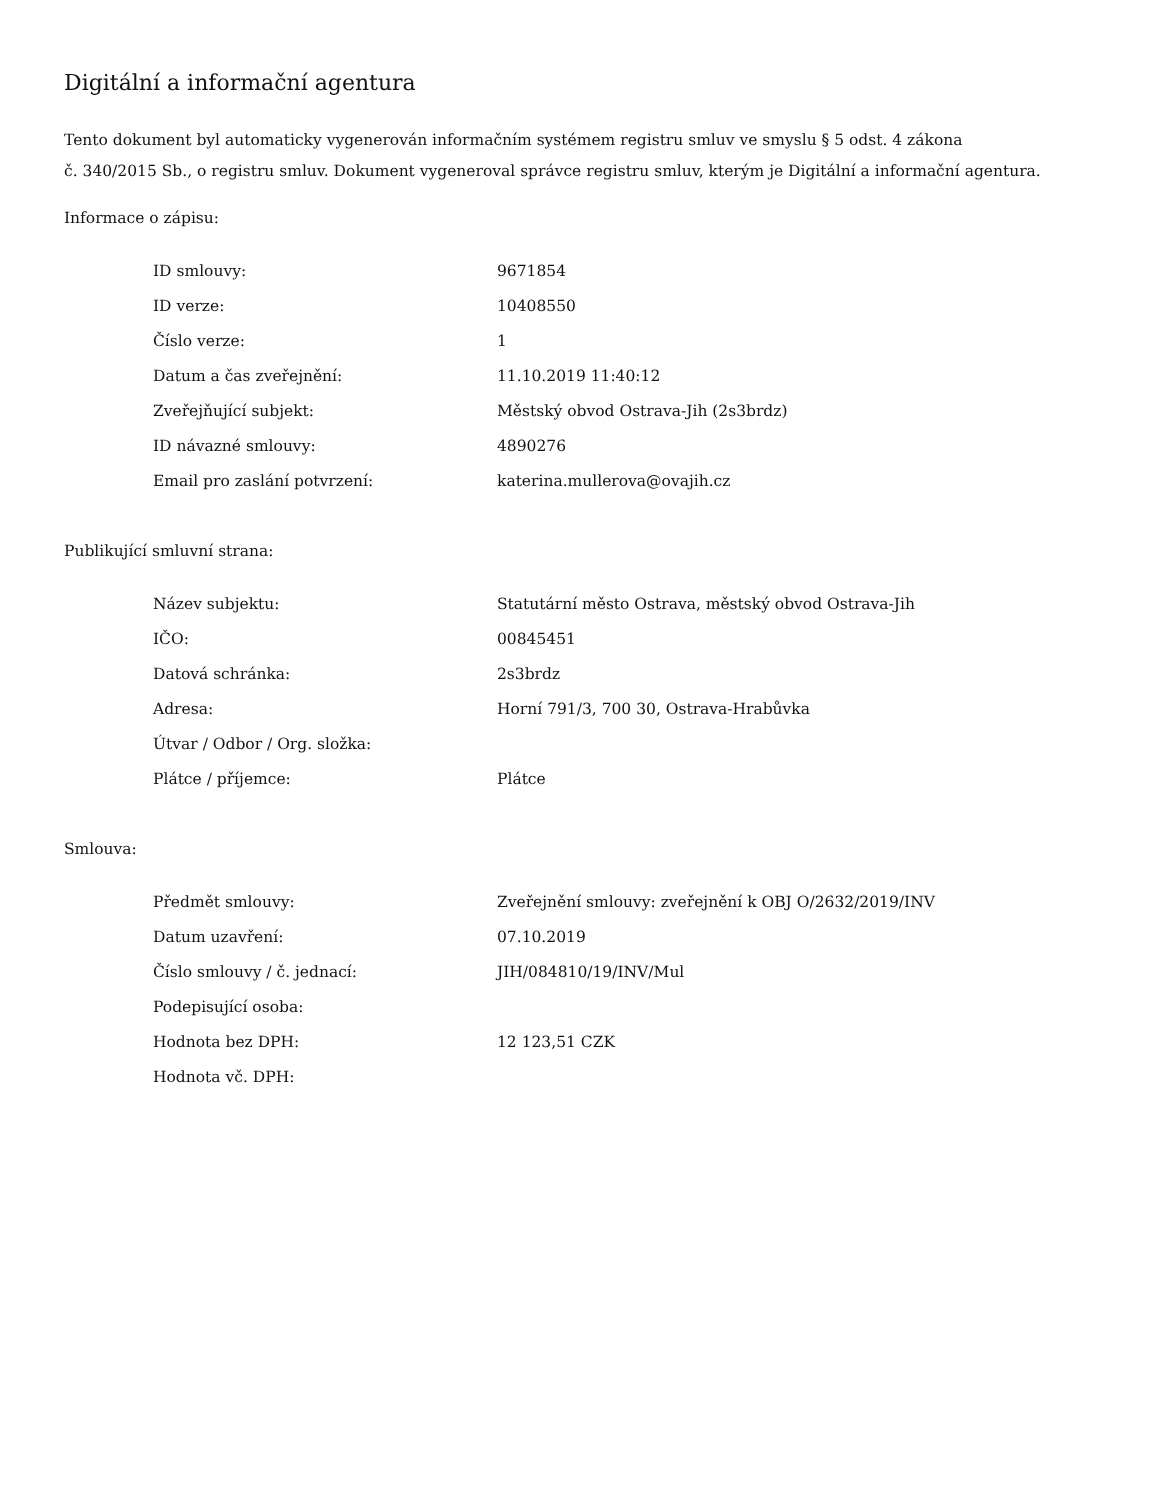Digitální a informační agentura
Tento dokument byl automaticky vygenerován informačním systémem registru smluv ve smyslu § 5 odst. 4 zákona
č. 340/2015 Sb., o registru smluv. Dokument vygeneroval správce registru smluv, kterým je Digitální a informační agentura.
Informace o zápisu:
| ID smlouvy: | 9671854 |
| ID verze: | 10408550 |
| Číslo verze: | 1 |
| Datum a čas zveřejnění: | 11.10.2019 11:40:12 |
| Zveřejňující subjekt: | Městský obvod Ostrava-Jih (2s3brdz) |
| ID návazné smlouvy: | 4890276 |
| Email pro zaslání potvrzení: | katerina.mullerova@ovajih.cz |
Publikující smluvní strana:
| Název subjektu: | Statutární město Ostrava, městský obvod Ostrava-Jih |
| IČO: | 00845451 |
| Datová schránka: | 2s3brdz |
| Adresa: | Horní 791/3, 700 30, Ostrava-Hrabůvka |
| Útvar / Odbor / Org. složka: | |
| Plátce / příjemce: | Plátce |
Smlouva:
| Předmět smlouvy: | Zveřejnění smlouvy: zveřejnění k OBJ O/2632/2019/INV |
| Datum uzavření: | 07.10.2019 |
| Číslo smlouvy / č. jednací: | JIH/084810/19/INV/Mul |
| Podepisující osoba: | |
| Hodnota bez DPH: | 12 123,51 CZK |
| Hodnota vč. DPH: | |